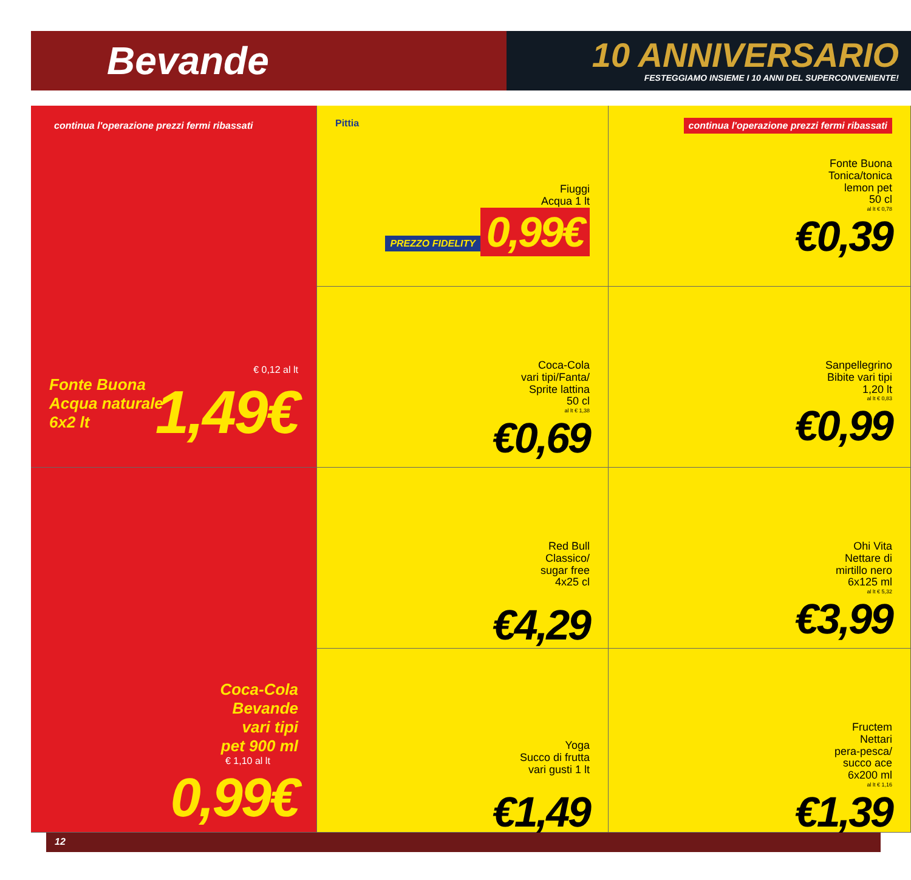Bevande
10 ANNIVERSARIO
FESTEGGIAMO INSIEME I 10 ANNI DEL SUPERCONVENIENTE!
continua l'operazione prezzi fermi ribassati
€ 0,12 al lt
Fonte Buona
Acqua naturale
6x2 lt
1,49€
Pittia
Fiuggi
Acqua 1 lt
PREZZO FIDELITY
0,99€
continua l'operazione prezzi fermi ribassati
Fonte Buona
Tonica/tonica
lemon pet
50 cl
al lt € 0,78
€0,39
Coca-Cola
vari tipi/Fanta/
Sprite lattina
50 cl
al lt € 1,38
€0,69
Sanpellegrino
Bibite vari tipi
1,20 lt
al lt € 0,83
€0,99
Red Bull
Classico/
sugar free
4x25 cl
€4,29
Ohi Vita
Nettare di
mirtillo nero
6x125 ml
al lt € 5,32
€3,99
Coca-Cola
Bevande
vari tipi
pet 900 ml
€ 1,10 al lt
0,99€
Yoga
Succo di frutta
vari gusti 1 lt
€1,49
Fructem
Nettari
pera-pesca/
succo ace
6x200 ml
al lt € 1,16
€1,39
12